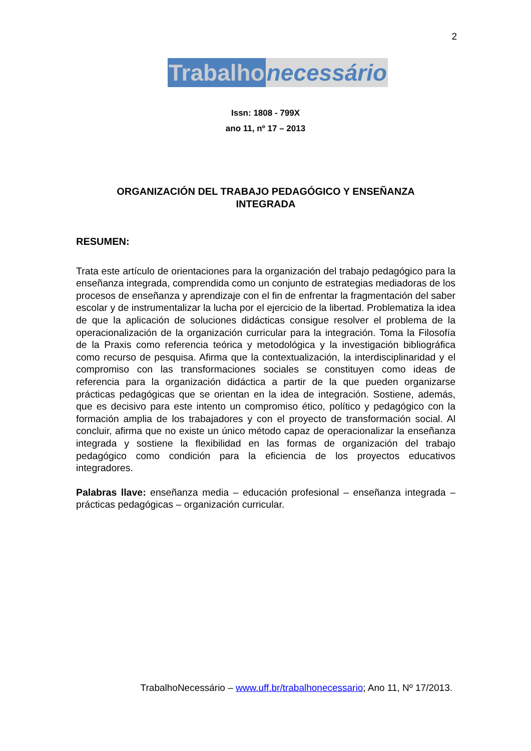2
Trabalho necessário
Issn: 1808 - 799X
ano 11, nº 17 – 2013
ORGANIZACIÓN DEL TRABAJO PEDAGÓGICO Y ENSEÑANZA
INTEGRADA
RESUMEN:
Trata este artículo de orientaciones para la organización del trabajo pedagógico para la enseñanza integrada, comprendida como un conjunto de estrategias mediadoras de los procesos de enseñanza y aprendizaje con el fin de enfrentar la fragmentación del saber escolar y de instrumentalizar la lucha por el ejercicio de la libertad. Problematiza la idea de que la aplicación de soluciones didácticas consigue resolver el problema de la operacionalización de la organización curricular para la integración. Toma la Filosofía de la Praxis como referencia teórica y metodológica y la investigación bibliográfica como recurso de pesquisa. Afirma que la contextualización, la interdisciplinaridad y el compromiso con las transformaciones sociales se constituyen como ideas de referencia para la organización didáctica a partir de la que pueden organizarse prácticas pedagógicas que se orientan en la idea de integración. Sostiene, además, que es decisivo para este intento un compromiso ético, político y pedagógico con la formación amplia de los trabajadores y con el proyecto de transformación social. Al concluir, afirma que no existe un único método capaz de operacionalizar la enseñanza integrada y sostiene la flexibilidad en las formas de organización del trabajo pedagógico como condición para la eficiencia de los proyectos educativos integradores.
Palabras llave: enseñanza media – educación profesional – enseñanza integrada – prácticas pedagógicas – organización curricular.
TrabalhoNecessário – www.uff.br/trabalhonecessario; Ano 11, Nº 17/2013.